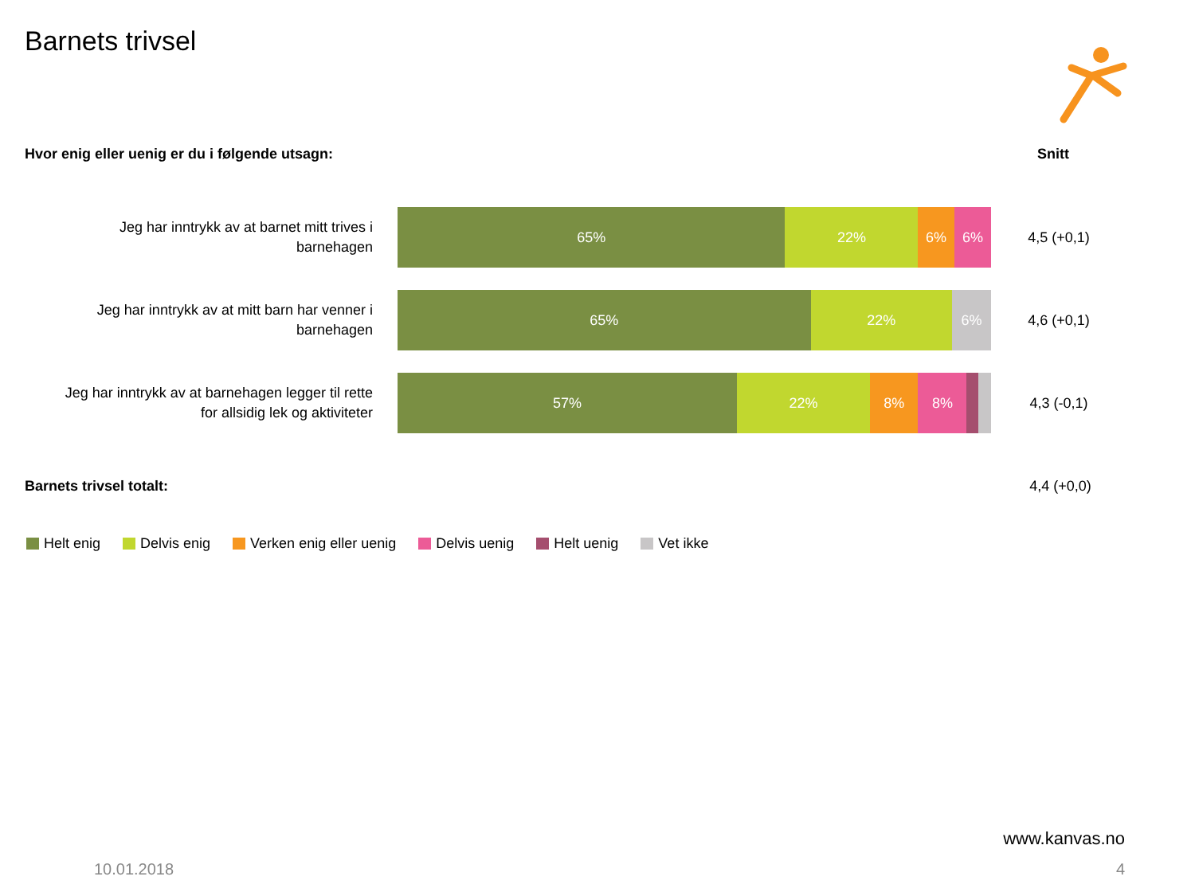Barnets trivsel
Hvor enig eller uenig er du i følgende utsagn:
Snitt
Jeg har inntrykk av at barnet mitt trives i
barnehagen
65% 22% 6% 6%
4,5 (+0,1)
Jeg har inntrykk av at mitt barn har venner i
barnehagen
65% 22% 6%
4,6 (+0,1)
Jeg har inntrykk av at barnehagen legger til rette
for allsidig lek og aktiviteter
57% 22% 8% 8%
4,3 (-0,1)
Barnets trivsel totalt: 4,4 (+0,0)
Helt enig Delvis enig Verken enig eller uenig Delvis uenig Helt uenig Vet ikke
www.kanvas.no
10.01.2018 4